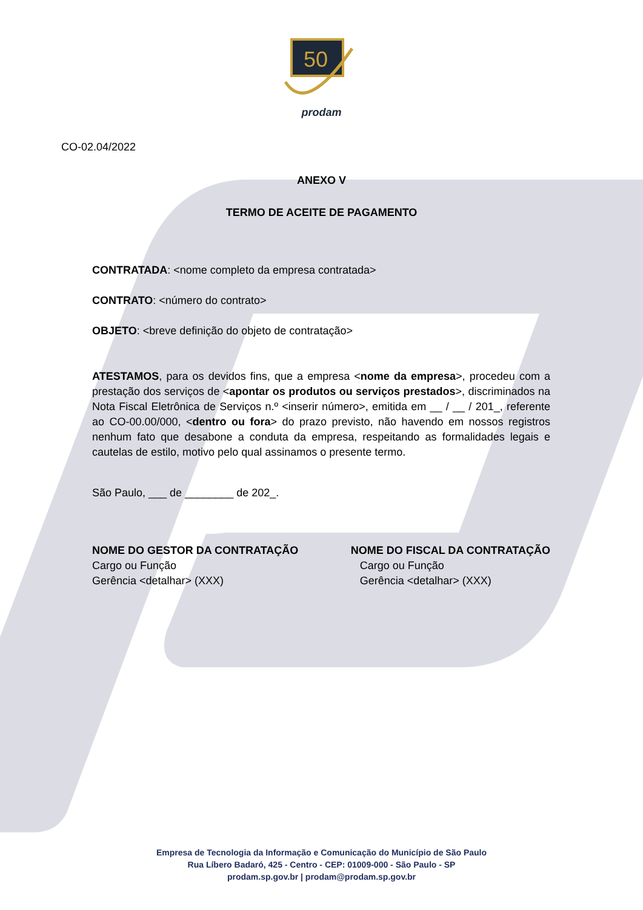50
prodam
CO-02.04/2022
ANEXO V
TERMO DE ACEITE DE PAGAMENTO
CONTRATADA: <nome completo da empresa contratada>
CONTRATO: <número do contrato>
OBJETO: <breve definição do objeto de contratação>
ATESTAMOS, para os devidos fins, que a empresa <nome da empresa>, procedeu com a prestação dos serviços de <apontar os produtos ou serviços prestados>, discriminados na Nota Fiscal Eletrônica de Serviços n.º <inserir número>, emitida em __ / __ / 201_, referente ao CO-00.00/000, <dentro ou fora> do prazo previsto, não havendo em nossos registros nenhum fato que desabone a conduta da empresa, respeitando as formalidades legais e cautelas de estilo, motivo pelo qual assinamos o presente termo.
São Paulo, ___ de ________ de 202_.
NOME DO GESTOR DA CONTRATAÇÃO
Cargo ou Função
Gerência <detalhar> (XXX)
NOME DO FISCAL DA CONTRATAÇÃO
Cargo ou Função
Gerência <detalhar> (XXX)
Empresa de Tecnologia da Informação e Comunicação do Município de São Paulo
Rua Líbero Badaró, 425 - Centro - CEP: 01009-000 - São Paulo - SP
prodam.sp.gov.br | prodam@prodam.sp.gov.br